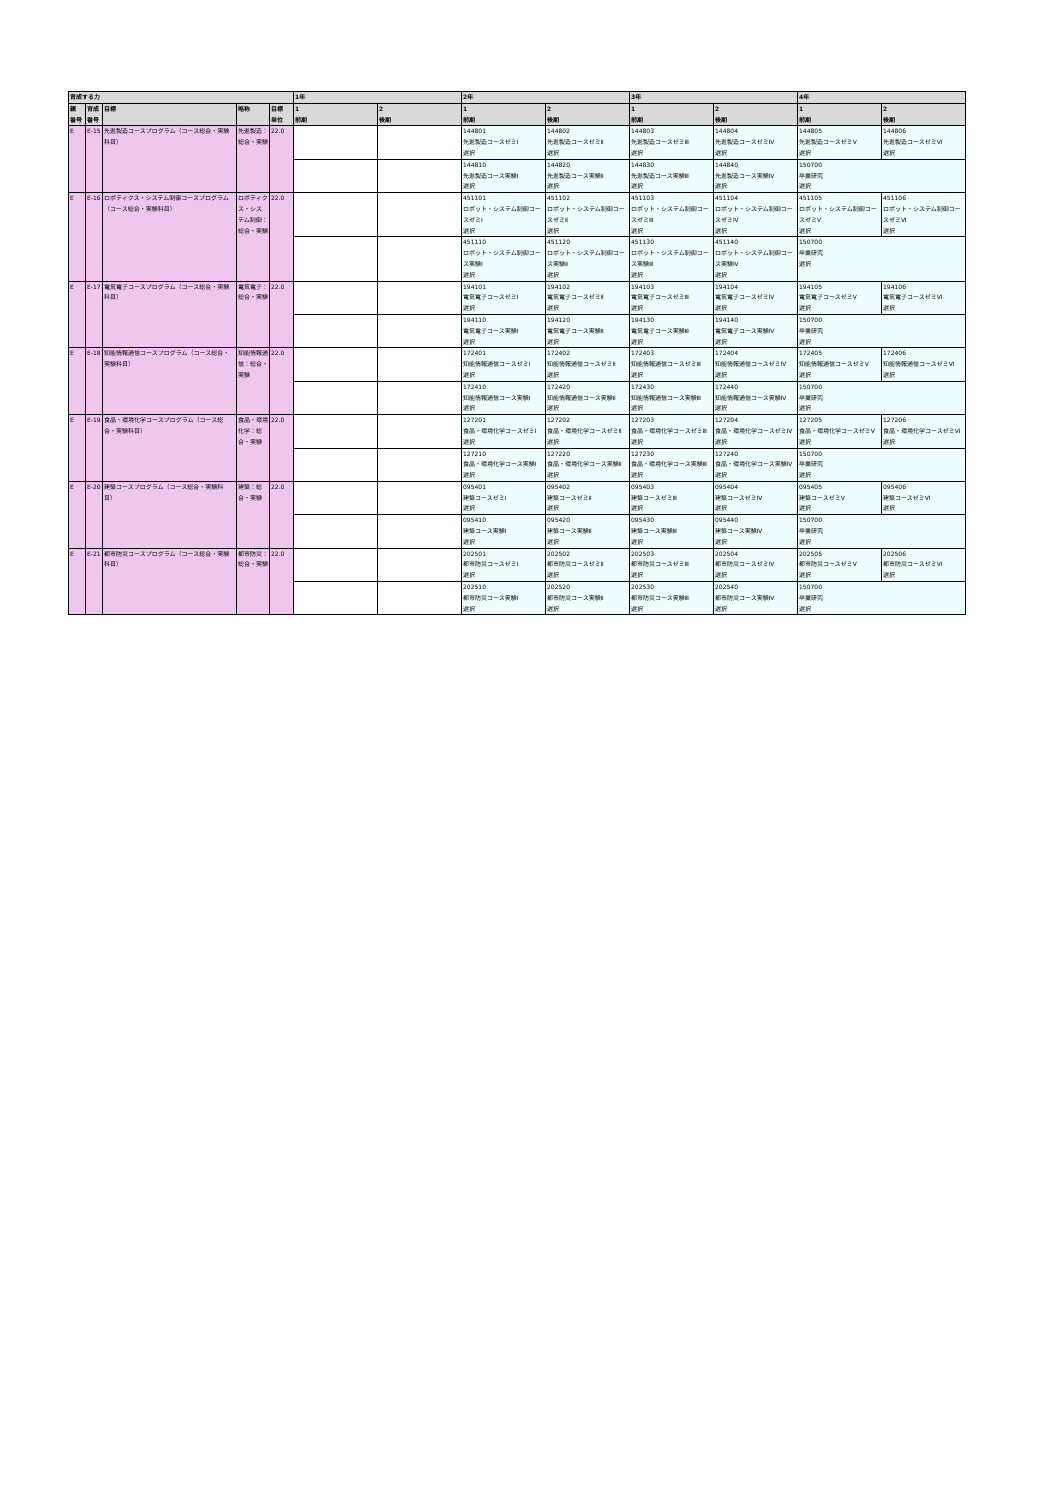| 育成する力 | | | | | 1年 | | 2年 | | 3年 | | 4年 | |
| --- | --- | --- | --- | --- | --- | --- | --- | --- | --- | --- | --- | --- |
| 親 番号 | 育成 番号 | 目標 | 略称 | 目標 単位 | 1 前期 | 2 後期 | 1 前期 | 2 後期 | 1 前期 | 2 後期 | 1 前期 | 2 後期 |
| E | E-15 | 先進製造コースプログラム（コース総合・実験科目） | 先進製造：総合・実験 | 22.0 | | | 144801 先進製造コースゼミⅠ 選択 | 144802 先進製造コースゼミⅡ 選択 | 144803 先進製造コースゼミⅢ 選択 | 144804 先進製造コースゼミⅣ 選択 | 144805 先進製造コースゼミⅤ 選択 | 144806 先進製造コースゼミⅥ 選択 |
| | | | | | | | 144810 先進製造コース実験Ⅰ 選択 | 144820 先進製造コース実験Ⅱ 選択 | 144830 先進製造コース実験Ⅲ 選択 | 144840 先進製造コース実験Ⅳ 選択 | 150700 卒業研究 選択 | |
| E | E-16 | ロボティクス・システム制御コースプログラム（コース総合・実験科目） | ロボティクス・システム制御：総合・実験 | 22.0 | | | 451101 ロボット・システム制御コースゼミⅠ 選択 | 451102 ロボット・システム制御コースゼミⅡ 選択 | 451103 ロボット・システム制御コースゼミⅢ 選択 | 451104 ロボット・システム制御コースゼミⅣ 選択 | 451105 ロボット・システム制御コースゼミⅤ 選択 | 451106 ロボット・システム制御コースゼミⅥ 選択 |
| | | | | | | | 451110 ロボット・システム制御コース実験Ⅰ 選択 | 451120 ロボット・システム制御コース実験Ⅱ 選択 | 451130 ロボット・システム制御コース実験Ⅲ 選択 | 451140 ロボット・システム制御コース実験Ⅳ 選択 | 150700 卒業研究 選択 | |
| E | E-17 | 電気電子コースプログラム（コース総合・実験科目） | 電気電子：総合・実験 | 22.0 | | | 194101 電気電子コースゼミⅠ 選択 | 194102 電気電子コースゼミⅡ 選択 | 194103 電気電子コースゼミⅢ 選択 | 194104 電気電子コースゼミⅣ 選択 | 194105 電気電子コースゼミⅤ 選択 | 194106 電気電子コースゼミⅥ 選択 |
| | | | | | | | 194110 電気電子コース実験Ⅰ 選択 | 194120 電気電子コース実験Ⅱ 選択 | 194130 電気電子コース実験Ⅲ 選択 | 194140 電気電子コース実験Ⅳ 選択 | 150700 卒業研究 選択 | |
| E | E-18 | 知能情報通信コースプログラム（コース総合・実験科目） | 知能情報通信：総合・実験 | 22.0 | | | 172401 知能情報通信コースゼミⅠ 選択 | 172402 知能情報通信コースゼミⅡ 選択 | 172403 知能情報通信コースゼミⅢ 選択 | 172404 知能情報通信コースゼミⅣ 選択 | 172405 知能情報通信コースゼミⅤ 選択 | 172406 知能情報通信コースゼミⅥ 選択 |
| | | | | | | | 172410 知能情報通信コース実験Ⅰ 選択 | 172420 知能情報通信コース実験Ⅱ 選択 | 172430 知能情報通信コース実験Ⅲ 選択 | 172440 知能情報通信コース実験Ⅳ 選択 | 150700 卒業研究 選択 | |
| E | E-19 | 食品・環境化学コースプログラム（コース総合・実験科目） | 食品・環境化学：総合・実験 | 22.0 | | | 127201 食品・環境化学コースゼミⅠ 選択 | 127202 食品・環境化学コースゼミⅡ 選択 | 127203 食品・環境化学コースゼミⅢ 選択 | 127204 食品・環境化学コースゼミⅣ 選択 | 127205 食品・環境化学コースゼミⅤ 選択 | 127206 食品・環境化学コースゼミⅥ 選択 |
| | | | | | | | 127210 食品・環境化学コース実験Ⅰ 選択 | 127220 食品・環境化学コース実験Ⅱ 選択 | 127230 食品・環境化学コース実験Ⅲ 選択 | 127240 食品・環境化学コース実験Ⅳ 選択 | 150700 卒業研究 選択 | |
| E | E-20 | 建築コースプログラム（コース総合・実験科目） | 建築：総合・実験 | 22.0 | | | 095401 建築コースゼミⅠ 選択 | 095402 建築コースゼミⅡ 選択 | 095403 建築コースゼミⅢ 選択 | 095404 建築コースゼミⅣ 選択 | 095405 建築コースゼミⅤ 選択 | 095406 建築コースゼミⅥ 選択 |
| | | | | | | | 095410 建築コース実験Ⅰ 選択 | 095420 建築コース実験Ⅱ 選択 | 095430 建築コース実験Ⅲ 選択 | 095440 建築コース実験Ⅳ 選択 | 150700 卒業研究 選択 | |
| E | E-21 | 都市防災コースプログラム（コース総合・実験科目） | 都市防災：総合・実験 | 22.0 | | | 202501 都市防災コースゼミⅠ 選択 | 202502 都市防災コースゼミⅡ 選択 | 202503 都市防災コースゼミⅢ 選択 | 202504 都市防災コースゼミⅣ 選択 | 202505 都市防災コースゼミⅤ 選択 | 202506 都市防災コースゼミⅥ 選択 |
| | | | | | | | 202510 都市防災コース実験Ⅰ 選択 | 202520 都市防災コース実験Ⅱ 選択 | 202530 都市防災コース実験Ⅲ 選択 | 202540 都市防災コース実験Ⅳ 選択 | 150700 卒業研究 選択 | |